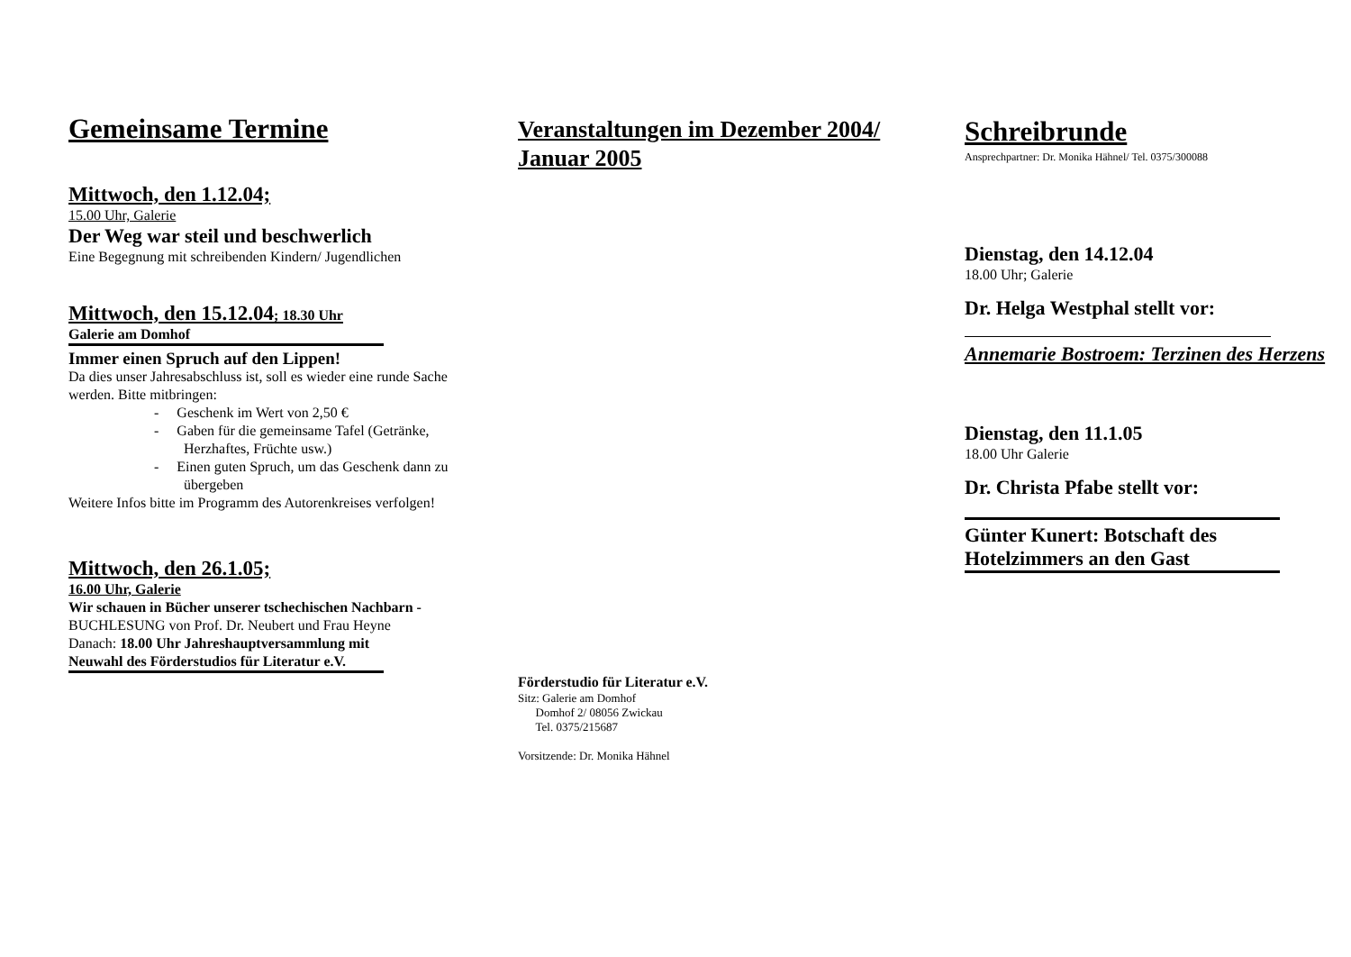Gemeinsame Termine
Mittwoch, den 1.12.04;
15.00 Uhr, Galerie
Der Weg war steil und beschwerlich
Eine Begegnung mit schreibenden Kindern/ Jugendlichen
Mittwoch, den 15.12.04; 18.30 Uhr
Galerie am Domhof
Immer einen Spruch auf den Lippen!
Da dies unser Jahresabschluss ist, soll es wieder eine runde Sache werden. Bitte mitbringen:
- Geschenk im Wert von 2,50 €
- Gaben für die gemeinsame Tafel (Getränke, Herzhaftes, Früchte usw.)
- Einen guten Spruch, um das Geschenk dann zu übergeben
Weitere Infos bitte im Programm des Autorenkreises verfolgen!
Mittwoch, den 26.1.05;
16.00 Uhr, Galerie
Wir schauen in Bücher unserer tschechischen Nachbarn - BUCHLESUNG von Prof. Dr. Neubert und Frau Heyne
Danach: 18.00 Uhr Jahreshauptversammlung mit Neuwahl des Förderstudios für Literatur e.V.
Veranstaltungen im Dezember 2004/ Januar 2005
Förderstudio für Literatur e.V.
Sitz: Galerie am Domhof
Domhof 2/ 08056 Zwickau
Tel. 0375/215687
Vorsitzende: Dr. Monika Hähnel
Schreibrunde
Ansprechpartner: Dr. Monika Hähnel/ Tel. 0375/300088
Dienstag, den 14.12.04
18.00 Uhr; Galerie
Dr. Helga Westphal stellt vor:
Annemarie Bostroem: Terzinen des Herzens
Dienstag, den 11.1.05
18.00 Uhr Galerie
Dr. Christa Pfabe stellt vor:
Günter Kunert: Botschaft des Hotelzimmers an den Gast